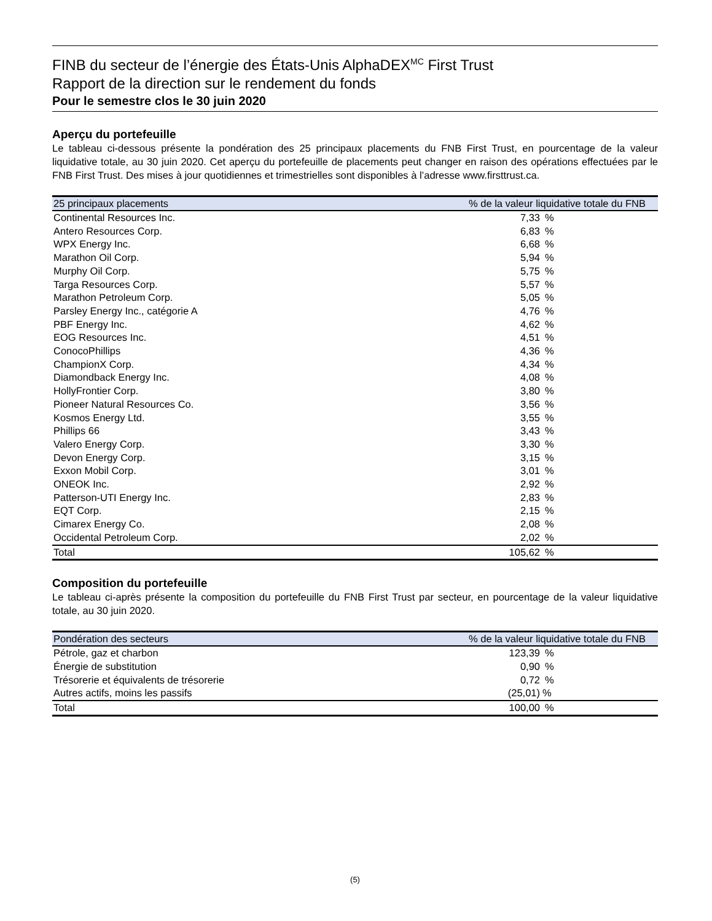FINB du secteur de l’énergie des États-Unis AlphaDEX<sup>MC</sup> First Trust
Rapport de la direction sur le rendement du fonds
Pour le semestre clos le 30 juin 2020
Aperçu du portefeuille
Le tableau ci-dessous présente la pondération des 25 principaux placements du FNB First Trust, en pourcentage de la valeur liquidative totale, au 30 juin 2020. Cet aperçu du portefeuille de placements peut changer en raison des opérations effectuées par le FNB First Trust. Des mises à jour quotidiennes et trimestrielles sont disponibles à l’adresse www.firsttrust.ca.
| 25 principaux placements | % de la valeur liquidative totale du FNB | |
| --- | --- | --- |
| Continental Resources Inc. | 7,33 | % |
| Antero Resources Corp. | 6,83 | % |
| WPX Energy Inc. | 6,68 | % |
| Marathon Oil Corp. | 5,94 | % |
| Murphy Oil Corp. | 5,75 | % |
| Targa Resources Corp. | 5,57 | % |
| Marathon Petroleum Corp. | 5,05 | % |
| Parsley Energy Inc., catégorie A | 4,76 | % |
| PBF Energy Inc. | 4,62 | % |
| EOG Resources Inc. | 4,51 | % |
| ConocoPhillips | 4,36 | % |
| ChampionX Corp. | 4,34 | % |
| Diamondback Energy Inc. | 4,08 | % |
| HollyFrontier Corp. | 3,80 | % |
| Pioneer Natural Resources Co. | 3,56 | % |
| Kosmos Energy Ltd. | 3,55 | % |
| Phillips 66 | 3,43 | % |
| Valero Energy Corp. | 3,30 | % |
| Devon Energy Corp. | 3,15 | % |
| Exxon Mobil Corp. | 3,01 | % |
| ONEOK Inc. | 2,92 | % |
| Patterson-UTI Energy Inc. | 2,83 | % |
| EQT Corp. | 2,15 | % |
| Cimarex Energy Co. | 2,08 | % |
| Occidental Petroleum Corp. | 2,02 | % |
| Total | 105,62 | % |
Composition du portefeuille
Le tableau ci-après présente la composition du portefeuille du FNB First Trust par secteur, en pourcentage de la valeur liquidative totale, au 30 juin 2020.
| Pondération des secteurs | % de la valeur liquidative totale du FNB | |
| --- | --- | --- |
| Pétrole, gaz et charbon | 123,39 | % |
| Énergie de substitution | 0,90 | % |
| Trésorerie et équivalents de trésorerie | 0,72 | % |
| Autres actifs, moins les passifs | (25,01) | % |
| Total | 100,00 | % |
(5)